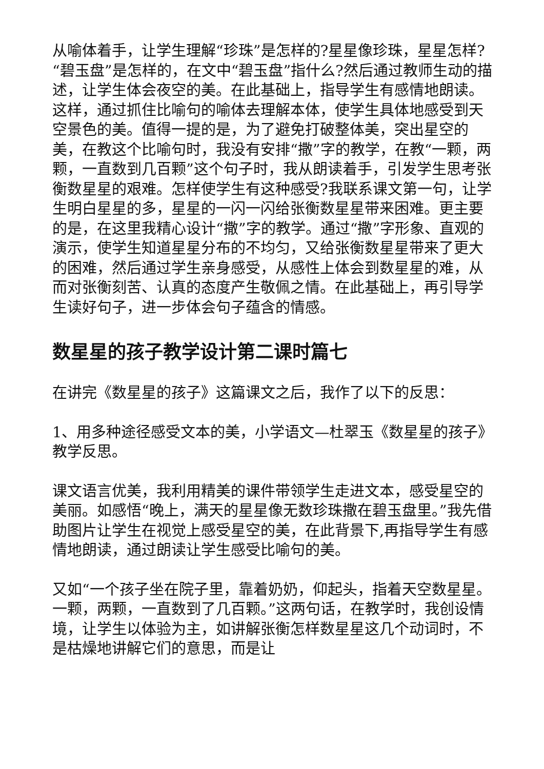从喻体着手，让学生理解“珍珠”是怎样的?星星像珍珠，星星怎样?“碧玉盘”是怎样的，在文中“碧玉盘”指什么?然后通过教师生动的描述，让学生体会夜空的美。在此基础上，指导学生有感情地朗读。这样，通过抓住比喻句的喻体去理解本体，使学生具体地感受到天空景色的美。值得一提的是，为了避免打破整体美，突出星空的美，在教这个比喻句时，我没有安排“撒”字的教学，在教“一颗，两颗，一直数到几百颗”这个句子时，我从朗读着手，引发学生思考张衡数星星的艰难。怎样使学生有这种感受?我联系课文第一句，让学生明白星星的多，星星的一闪一闪给张衡数星星带来困难。更主要的是，在这里我精心设计“撒”字的教学。通过“撒”字形象、直观的演示，使学生知道星星分布的不均匀，又给张衡数星星带来了更大的困难，然后通过学生亲身感受，从感性上体会到数星星的难，从而对张衡刻苦、认真的态度产生敬佩之情。在此基础上，再引导学生读好句子，进一步体会句子蕴含的情感。
数星星的孩子教学设计第二课时篇七
在讲完《数星星的孩子》这篇课文之后，我作了以下的反思：
1、用多种途径感受文本的美，小学语文—杜翠玉《数星星的孩子》教学反思。
课文语言优美，我利用精美的课件带领学生走进文本，感受星空的美丽。如感悟“晚上，满天的星星像无数珍珠撒在碧玉盘里。”我先借助图片让学生在视觉上感受星空的美，在此背景下,再指导学生有感情地朗读，通过朗读让学生感受比喻句的美。
又如“一个孩子坐在院子里，靠着奶奶，仰起头，指着天空数星星。一颗，两颗，一直数到了几百颗。”这两句话，在教学时，我创设情境，让学生以体验为主，如讲解张衡怎样数星星这几个动词时，不是枯燥地讲解它们的意思，而是让